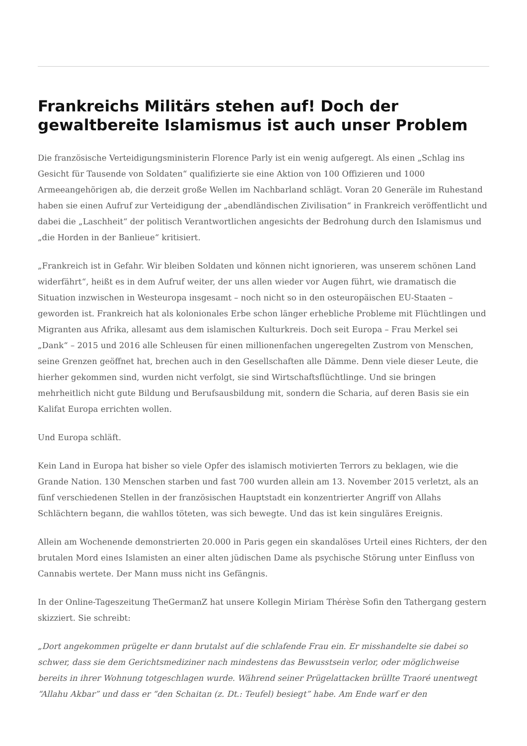Frankreichs Militärs stehen auf! Doch der gewaltbereite Islamismus ist auch unser Problem
Die französische Verteidigungsministerin Florence Parly ist ein wenig aufgeregt. Als einen „Schlag ins Gesicht für Tausende von Soldaten“ qualifizierte sie eine Aktion von 100 Offizieren und 1000 Armeeangehörigen ab, die derzeit große Wellen im Nachbarland schlägt. Voran 20 Generäle im Ruhestand haben sie einen Aufruf zur Verteidigung der „abendländischen Zivilisation“ in Frankreich veröffentlicht und dabei die „Laschheit“ der politisch Verantwortlichen angesichts der Bedrohung durch den Islamismus und „die Horden in der Banlieue“ kritisiert.
„Frankreich ist in Gefahr. Wir bleiben Soldaten und können nicht ignorieren, was unserem schönen Land widerfährt“, heißt es in dem Aufruf weiter, der uns allen wieder vor Augen führt, wie dramatisch die Situation inzwischen in Westeuropa insgesamt – noch nicht so in den osteuropäischen EU-Staaten – geworden ist. Frankreich hat als kolonionales Erbe schon länger erhebliche Probleme mit Flüchtlingen und Migranten aus Afrika, allesamt aus dem islamischen Kulturkreis. Doch seit Europa – Frau Merkel sei „Dank“ – 2015 und 2016 alle Schleusen für einen millionenfachen ungeregelten Zustrom von Menschen, seine Grenzen geöffnet hat, brechen auch in den Gesellschaften alle Dämme. Denn viele dieser Leute, die hierher gekommen sind, wurden nicht verfolgt, sie sind Wirtschaftsflüchtlinge. Und sie bringen mehrheitlich nicht gute Bildung und Berufsausbildung mit, sondern die Scharia, auf deren Basis sie ein Kalifat Europa errichten wollen.
Und Europa schläft.
Kein Land in Europa hat bisher so viele Opfer des islamisch motivierten Terrors zu beklagen, wie die Grande Nation. 130 Menschen starben und fast 700 wurden allein am 13. November 2015 verletzt, als an fünf verschiedenen Stellen in der französischen Hauptstadt ein konzentrierter Angriff von Allahs Schlächtern begann, die wahllos töteten, was sich bewegte. Und das ist kein singuläres Ereignis.
Allein am Wochenende demonstrierten 20.000 in Paris gegen ein skandalöses Urteil eines Richters, der den brutalen Mord eines Islamisten an einer alten jüdischen Dame als psychische Störung unter Einfluss von Cannabis wertete. Der Mann muss nicht ins Gefängnis.
In der Online-Tageszeitung TheGermanZ hat unsere Kollegin Miriam Thérèse Sofin den Tathergang gestern skizziert. Sie schreibt:
„Dort angekommen prügelte er dann brutalst auf die schlafende Frau ein. Er misshandelte sie dabei so schwer, dass sie dem Gerichtsmediziner nach mindestens das Bewusstsein verlor, oder möglichweise bereits in ihrer Wohnung totgeschlagen wurde. Während seiner Prügelattacken brüllte Traoré unentwegt “Allahu Akbar” und dass er “den Schaitan (z. Dt.: Teufel) besiegt” habe. Am Ende warf er den